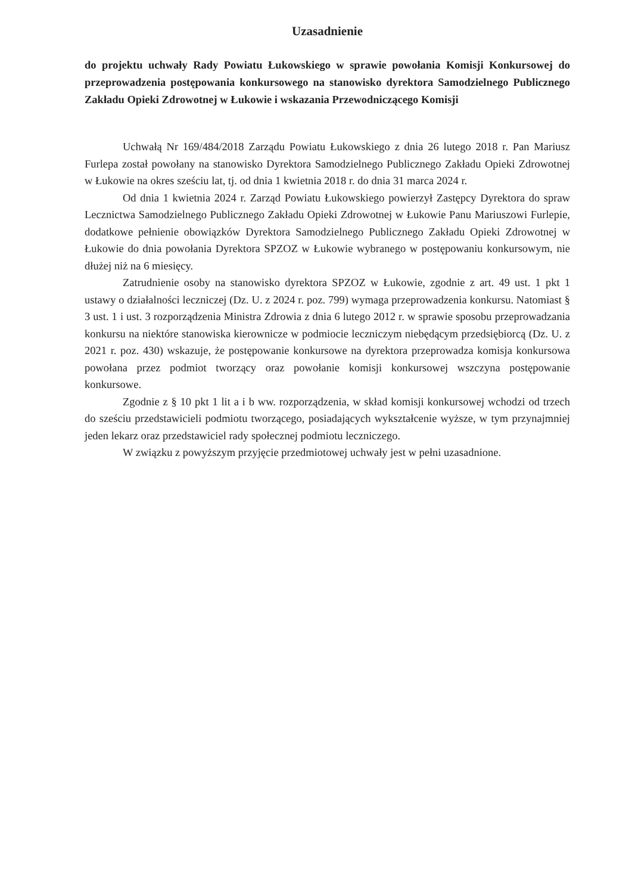Uzasadnienie
do projektu uchwały Rady Powiatu Łukowskiego w sprawie powołania Komisji Konkursowej do przeprowadzenia postępowania konkursowego na stanowisko dyrektora Samodzielnego Publicznego Zakładu Opieki Zdrowotnej w Łukowie i wskazania Przewodniczącego Komisji
Uchwałą Nr 169/484/2018 Zarządu Powiatu Łukowskiego z dnia 26 lutego 2018 r. Pan Mariusz Furlepa został powołany na stanowisko Dyrektora Samodzielnego Publicznego Zakładu Opieki Zdrowotnej w Łukowie na okres sześciu lat, tj. od dnia 1 kwietnia 2018 r. do dnia 31 marca 2024 r.
Od dnia 1 kwietnia 2024 r. Zarząd Powiatu Łukowskiego powierzył Zastępcy Dyrektora do spraw Lecznictwa Samodzielnego Publicznego Zakładu Opieki Zdrowotnej w Łukowie Panu Mariuszowi Furlepie, dodatkowe pełnienie obowiązków Dyrektora Samodzielnego Publicznego Zakładu Opieki Zdrowotnej w Łukowie do dnia powołania Dyrektora SPZOZ w Łukowie wybranego w postępowaniu konkursowym, nie dłużej niż na 6 miesięcy.
Zatrudnienie osoby na stanowisko dyrektora SPZOZ w Łukowie, zgodnie z art. 49 ust. 1 pkt 1 ustawy o działalności leczniczej (Dz. U. z 2024 r. poz. 799) wymaga przeprowadzenia konkursu. Natomiast § 3 ust. 1 i ust. 3 rozporządzenia Ministra Zdrowia z dnia 6 lutego 2012 r. w sprawie sposobu przeprowadzania konkursu na niektóre stanowiska kierownicze w podmiocie leczniczym niebędącym przedsiębiorcą (Dz. U. z 2021 r. poz. 430) wskazuje, że postępowanie konkursowe na dyrektora przeprowadza komisja konkursowa powołana przez podmiot tworzący oraz powołanie komisji konkursowej wszczyna postępowanie konkursowe.
Zgodnie z § 10 pkt 1 lit a i b ww. rozporządzenia, w skład komisji konkursowej wchodzi od trzech do sześciu przedstawicieli podmiotu tworzącego, posiadających wykształcenie wyższe, w tym przynajmniej jeden lekarz oraz przedstawiciel rady społecznej podmiotu leczniczego.
W związku z powyższym przyjęcie przedmiotowej uchwały jest w pełni uzasadnione.